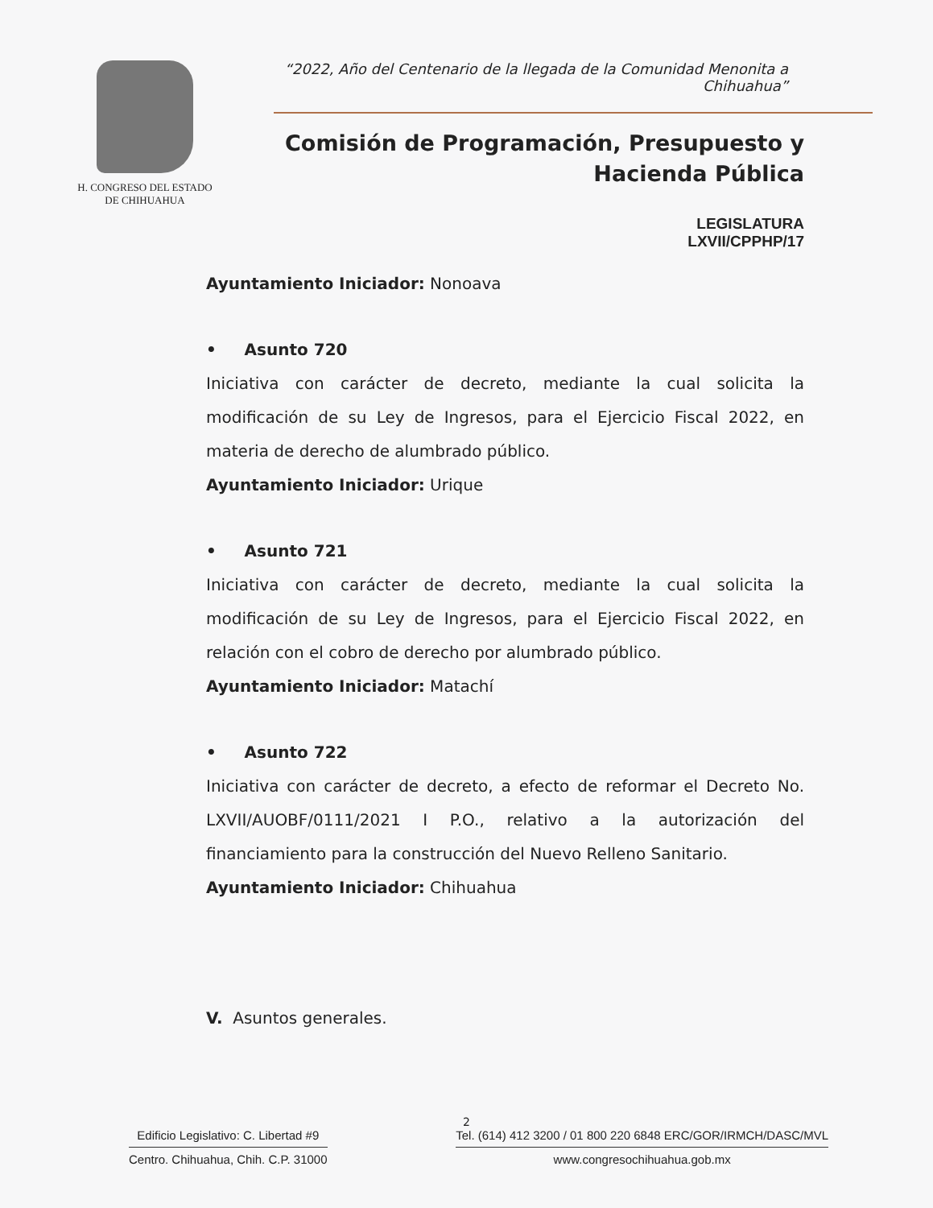H. CONGRESO DEL ESTADO
DE CHIHUAHUA
“2022, Año del Centenario de la llegada de la Comunidad Menonita a Chihuahua”
Comisión de Programación, Presupuesto y
Hacienda Pública
LEGISLATURA
LXVII/CPPHP/17
Ayuntamiento Iniciador: Nonoava
• Asunto 720
Iniciativa con carácter de decreto, mediante la cual solicita la modificación de su Ley de Ingresos, para el Ejercicio Fiscal 2022, en materia de derecho de alumbrado público.
Ayuntamiento Iniciador: Urique
• Asunto 721
Iniciativa con carácter de decreto, mediante la cual solicita la modificación de su Ley de Ingresos, para el Ejercicio Fiscal 2022, en relación con el cobro de derecho por alumbrado público.
Ayuntamiento Iniciador: Matachí
• Asunto 722
Iniciativa con carácter de decreto, a efecto de reformar el Decreto No. LXVII/AUOBF/0111/2021 I P.O., relativo a la autorización del financiamiento para la construcción del Nuevo Relleno Sanitario.
Ayuntamiento Iniciador: Chihuahua
V. Asuntos generales.
2
Edificio Legislativo: C. Libertad #9
Centro. Chihuahua, Chih. C.P. 31000
Tel. (614) 412 3200 / 01 800 220 6848 ERC/GOR/IRMCH/DASC/MVL
www.congresochihuahua.gob.mx